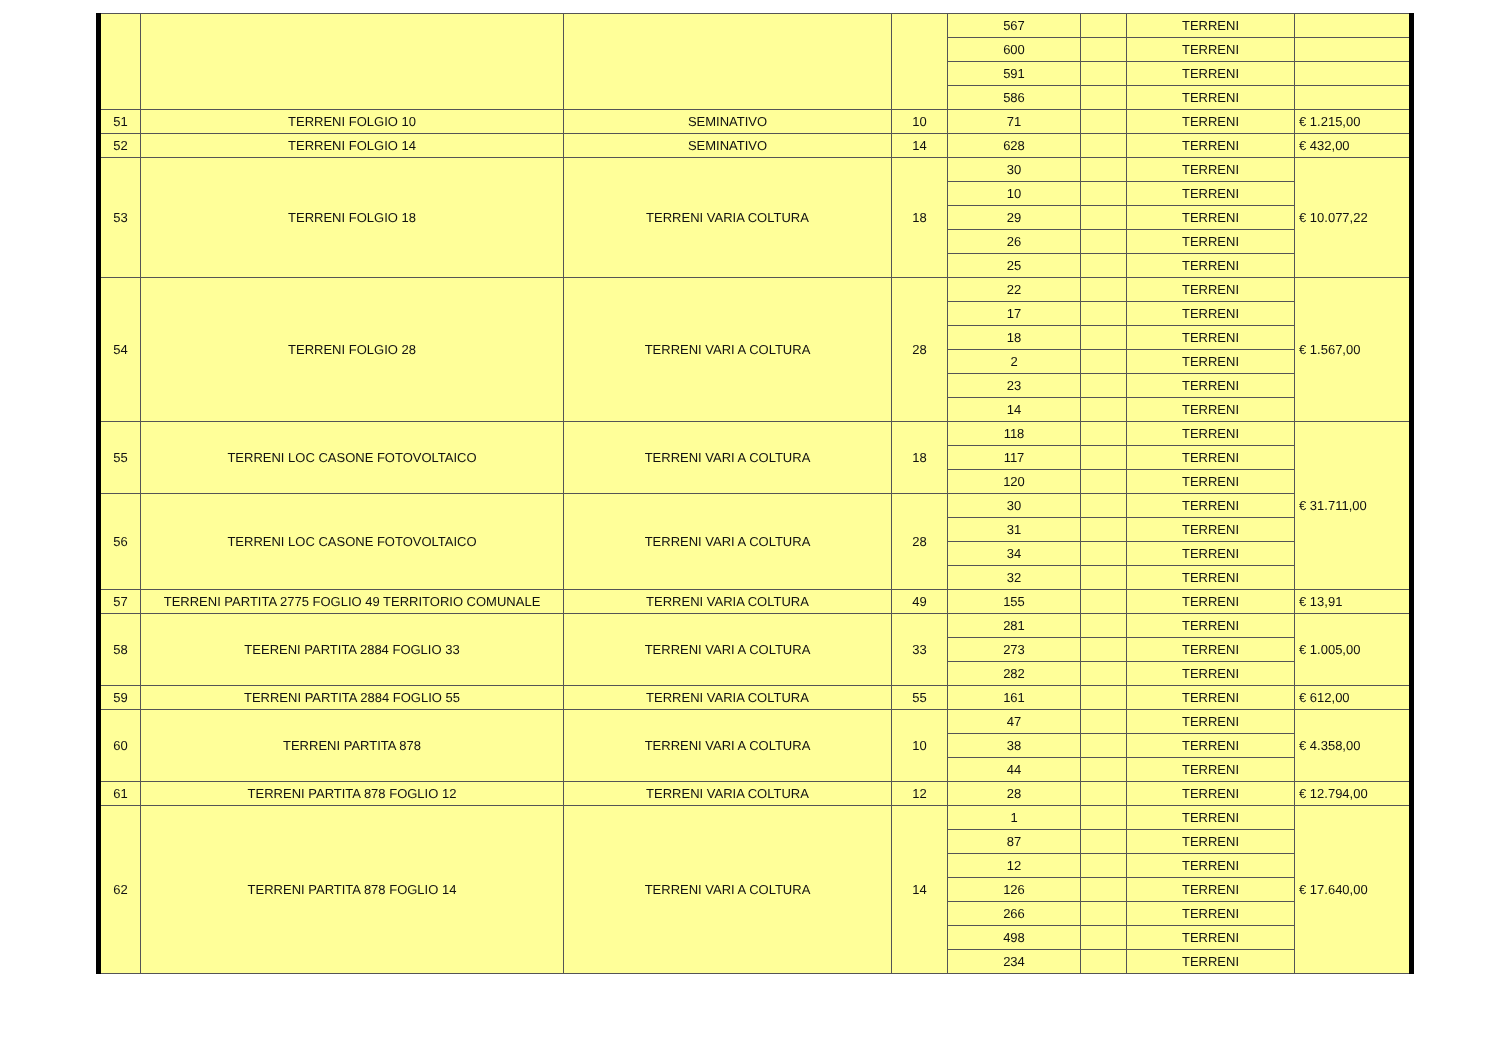| | | | | 567 | | TERRENI | |
| | | | | 600 | | TERRENI | |
| | | | | 591 | | TERRENI | |
| | | | | 586 | | TERRENI | |
| 51 | TERRENI FOLGIO 10 | SEMINATIVO | 10 | 71 | | TERRENI | € 1.215,00 |
| 52 | TERRENI FOLGIO 14 | SEMINATIVO | 14 | 628 | | TERRENI | € 432,00 |
| 53 | TERRENI FOLGIO 18 | TERRENI VARIA COLTURA | 18 | 30 | | TERRENI | € 10.077,22 |
| | | | | 10 | | TERRENI | |
| | | | | 29 | | TERRENI | |
| | | | | 26 | | TERRENI | |
| | | | | 25 | | TERRENI | |
| 54 | TERRENI FOLGIO 28 | TERRENI VARI A COLTURA | 28 | 22 | | TERRENI | € 1.567,00 |
| | | | | 17 | | TERRENI | |
| | | | | 18 | | TERRENI | |
| | | | | 2 | | TERRENI | |
| | | | | 23 | | TERRENI | |
| | | | | 14 | | TERRENI | |
| 55 | TERRENI LOC CASONE FOTOVOLTAICO | TERRENI VARI A COLTURA | 18 | 118 | | TERRENI | € 31.711,00 |
| | | | | 117 | | TERRENI | |
| | | | | 120 | | TERRENI | |
| 56 | TERRENI LOC CASONE FOTOVOLTAICO | TERRENI VARI A COLTURA | 28 | 30 | | TERRENI | |
| | | | | 31 | | TERRENI | |
| | | | | 34 | | TERRENI | |
| | | | | 32 | | TERRENI | |
| 57 | TERRENI PARTITA 2775 FOGLIO 49 TERRITORIO COMUNALE | TERRENI VARIA COLTURA | 49 | 155 | | TERRENI | € 13,91 |
| 58 | TEERENI PARTITA 2884 FOGLIO 33 | TERRENI VARI A COLTURA | 33 | 281 | | TERRENI | € 1.005,00 |
| | | | | 273 | | TERRENI | |
| | | | | 282 | | TERRENI | |
| 59 | TERRENI PARTITA 2884 FOGLIO 55 | TERRENI VARIA COLTURA | 55 | 161 | | TERRENI | € 612,00 |
| 60 | TERRENI PARTITA 878 | TERRENI VARI A COLTURA | 10 | 47 | | TERRENI | € 4.358,00 |
| | | | | 38 | | TERRENI | |
| | | | | 44 | | TERRENI | |
| 61 | TERRENI PARTITA 878 FOGLIO 12 | TERRENI VARIA COLTURA | 12 | 28 | | TERRENI | € 12.794,00 |
| 62 | TERRENI PARTITA 878 FOGLIO 14 | TERRENI VARI A COLTURA | 14 | 1 | | TERRENI | € 17.640,00 |
| | | | | 87 | | TERRENI | |
| | | | | 12 | | TERRENI | |
| | | | | 126 | | TERRENI | |
| | | | | 266 | | TERRENI | |
| | | | | 498 | | TERRENI | |
| | | | | 234 | | TERRENI | |